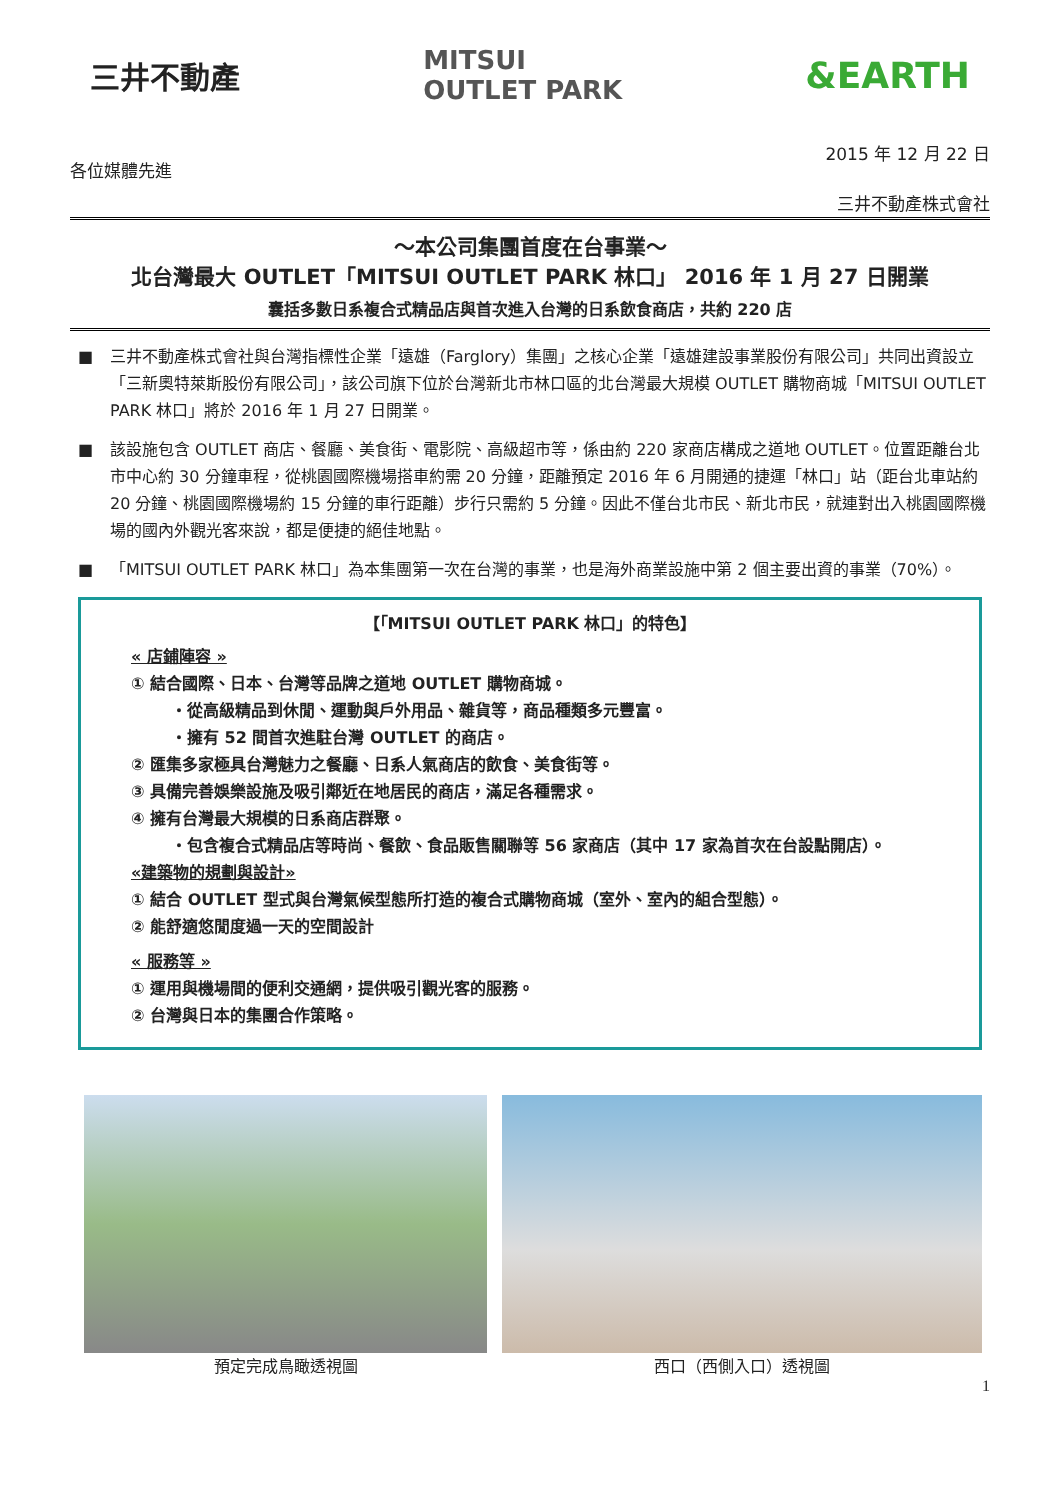三井不動產
MITSUI
OUTLET PARK
&EARTH
2015 年 12 月 22 日
各位媒體先進
三井不動產株式會社
～本公司集團首度在台事業～
北台灣最大 OUTLET「MITSUI OUTLET PARK 林口」 2016 年 1 月 27 日開業
囊括多數日系複合式精品店與首次進入台灣的日系飲食商店，共約 220 店
■ 三井不動產株式會社與台灣指標性企業「遠雄（Farglory）集團」之核心企業「遠雄建設事業股份有限公司」共同出資設立「三新奧特萊斯股份有限公司」，該公司旗下位於台灣新北市林口區的北台灣最大規模 OUTLET 購物商城「MITSUI OUTLET PARK 林口」將於 2016 年 1 月 27 日開業。
■ 該設施包含 OUTLET 商店、餐廳、美食街、電影院、高級超市等，係由約 220 家商店構成之道地 OUTLET。位置距離台北市中心約 30 分鐘車程，從桃園國際機場搭車約需 20 分鐘，距離預定 2016 年 6 月開通的捷運「林口」站（距台北車站約 20 分鐘、桃園國際機場約 15 分鐘的車行距離）步行只需約 5 分鐘。因此不僅台北市民、新北市民，就連對出入桃園國際機場的國內外觀光客來說，都是便捷的絕佳地點。
■ 「MITSUI OUTLET PARK 林口」為本集團第一次在台灣的事業，也是海外商業設施中第 2 個主要出資的事業（70%）。
【「MITSUI OUTLET PARK 林口」的特色】
« 店鋪陣容 »
① 結合國際、日本、台灣等品牌之道地 OUTLET 購物商城。
・從高級精品到休閒、運動與戶外用品、雜貨等，商品種類多元豐富。
・擁有 52 間首次進駐台灣 OUTLET 的商店。
② 匯集多家極具台灣魅力之餐廳、日系人氣商店的飲食、美食街等。
③ 具備完善娛樂設施及吸引鄰近在地居民的商店，滿足各種需求。
④ 擁有台灣最大規模的日系商店群聚。
・包含複合式精品店等時尚、餐飲、食品販售關聯等 56 家商店（其中 17 家為首次在台設點開店）。
«建築物的規劃與設計»
① 結合 OUTLET 型式與台灣氣候型態所打造的複合式購物商城（室外、室內的組合型態）。
② 能舒適悠閒度過一天的空間設計
« 服務等 »
① 運用與機場間的便利交通網，提供吸引觀光客的服務。
② 台灣與日本的集團合作策略。
預定完成鳥瞰透視圖 西口（西側入口）透視圖
1